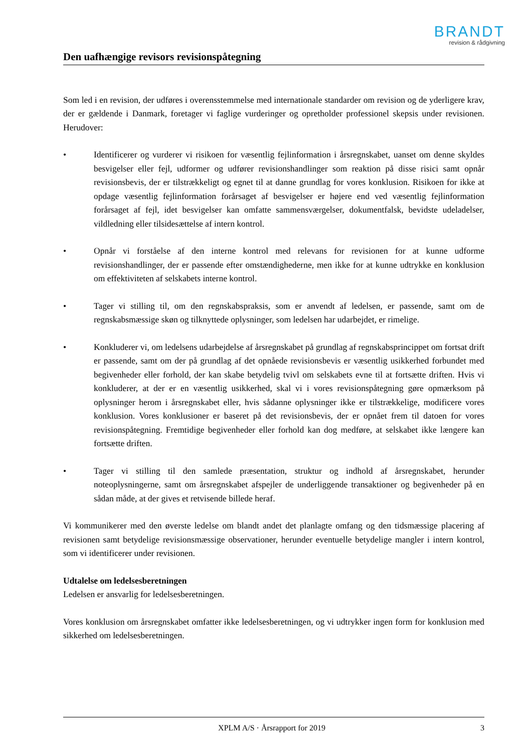BRANDT
revision & rådgivning
Den uafhængige revisors revisionspåtegning
Som led i en revision, der udføres i overensstemmelse med internationale standarder om revision og de yderligere krav, der er gældende i Danmark, foretager vi faglige vurderinger og opretholder professionel skepsis under revisionen. Herudover:
• Identificerer og vurderer vi risikoen for væsentlig fejlinformation i årsregnskabet, uanset om denne skyldes besvigelser eller fejl, udformer og udfører revisionshandlinger som reaktion på disse risici samt opnår revisionsbevis, der er tilstrækkeligt og egnet til at danne grundlag for vores konklusion. Risikoen for ikke at opdage væsentlig fejlinformation forårsaget af besvigelser er højere end ved væsentlig fejlinformation forårsaget af fejl, idet besvigelser kan omfatte sammensværgelser, dokumentfalsk, bevidste udeladelser, vildledning eller tilsidesættelse af intern kontrol.
• Opnår vi forståelse af den interne kontrol med relevans for revisionen for at kunne udforme revisionshandlinger, der er passende efter omstændighederne, men ikke for at kunne udtrykke en konklusion om effektiviteten af selskabets interne kontrol.
• Tager vi stilling til, om den regnskabspraksis, som er anvendt af ledelsen, er passende, samt om de regnskabsmæssige skøn og tilknyttede oplysninger, som ledelsen har udarbejdet, er rimelige.
• Konkluderer vi, om ledelsens udarbejdelse af årsregnskabet på grundlag af regnskabsprincippet om fortsat drift er passende, samt om der på grundlag af det opnåede revisionsbevis er væsentlig usikkerhed forbundet med begivenheder eller forhold, der kan skabe betydelig tvivl om selskabets evne til at fortsætte driften. Hvis vi konkluderer, at der er en væsentlig usikkerhed, skal vi i vores revisionspåtegning gøre opmærksom på oplysninger herom i årsregnskabet eller, hvis sådanne oplysninger ikke er tilstrækkelige, modificere vores konklusion. Vores konklusioner er baseret på det revisionsbevis, der er opnået frem til datoen for vores revisionspåtegning. Fremtidige begivenheder eller forhold kan dog medføre, at selskabet ikke længere kan fortsætte driften.
• Tager vi stilling til den samlede præsentation, struktur og indhold af årsregnskabet, herunder noteoplysningerne, samt om årsregnskabet afspejler de underliggende transaktioner og begivenheder på en sådan måde, at der gives et retvisende billede heraf.
Vi kommunikerer med den øverste ledelse om blandt andet det planlagte omfang og den tidsmæssige placering af revisionen samt betydelige revisionsmæssige observationer, herunder eventuelle betydelige mangler i intern kontrol, som vi identificerer under revisionen.
Udtalelse om ledelsesberetningen
Ledelsen er ansvarlig for ledelsesberetningen.
Vores konklusion om årsregnskabet omfatter ikke ledelsesberetningen, og vi udtrykker ingen form for konklusion med sikkerhed om ledelsesberetningen.
XPLM A/S · Årsrapport for 2019 3